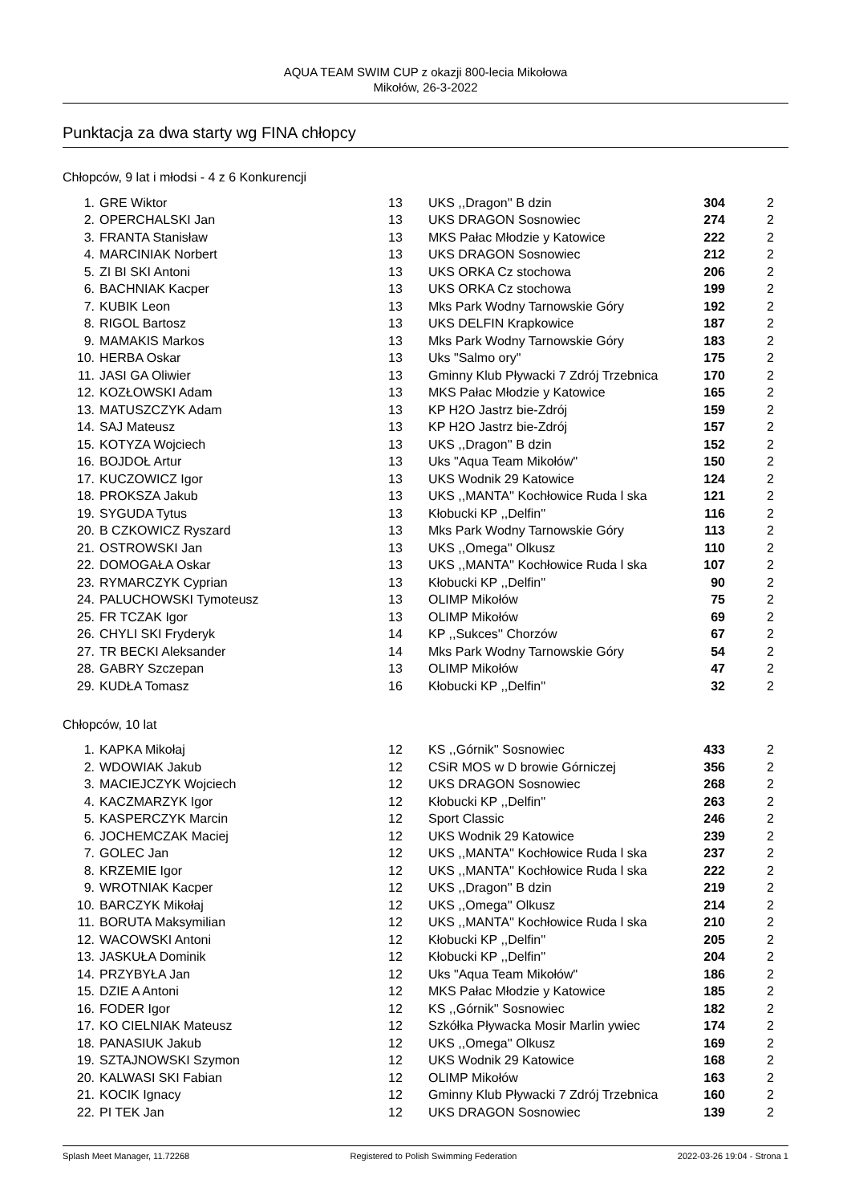AQUA TEAM SWIM CUP z okazji 800-lecia Mikołowa
Mikołów, 26-3-2022
Punktacja za dwa starty wg FINA chłopcy
Chłopców, 9 lat i młodsi - 4 z 6 Konkurencji
| 1. | GRE Wiktor | 13 | UKS ,,Dragon'' B dzin | 304 | 2 |
| 2. | OPERCHALSKI Jan | 13 | UKS DRAGON Sosnowiec | 274 | 2 |
| 3. | FRANTA Stanisław | 13 | MKS Pałac Młodzie y Katowice | 222 | 2 |
| 4. | MARCINIAK Norbert | 13 | UKS DRAGON Sosnowiec | 212 | 2 |
| 5. | ZI BI SKI Antoni | 13 | UKS ORKA Cz stochowa | 206 | 2 |
| 6. | BACHNIAK Kacper | 13 | UKS ORKA Cz stochowa | 199 | 2 |
| 7. | KUBIK Leon | 13 | Mks Park Wodny Tarnowskie Góry | 192 | 2 |
| 8. | RIGOL Bartosz | 13 | UKS DELFIN Krapkowice | 187 | 2 |
| 9. | MAMAKIS Markos | 13 | Mks Park Wodny Tarnowskie Góry | 183 | 2 |
| 10. | HERBA Oskar | 13 | Uks "Salmo ory" | 175 | 2 |
| 11. | JASI GA Oliwier | 13 | Gminny Klub Pływacki 7 Zdrój Trzebnica | 170 | 2 |
| 12. | KOZŁOWSKI Adam | 13 | MKS Pałac Młodzie y Katowice | 165 | 2 |
| 13. | MATUSZCZYK Adam | 13 | KP H2O Jastrz bie-Zdrój | 159 | 2 |
| 14. | SAJ Mateusz | 13 | KP H2O Jastrz bie-Zdrój | 157 | 2 |
| 15. | KOTYZA Wojciech | 13 | UKS ,,Dragon'' B dzin | 152 | 2 |
| 16. | BOJDOŁ Artur | 13 | Uks "Aqua Team Mikołów" | 150 | 2 |
| 17. | KUCZOWICZ Igor | 13 | UKS Wodnik 29 Katowice | 124 | 2 |
| 18. | PROKSZA Jakub | 13 | UKS ,,MANTA'' Kochłowice Ruda l ska | 121 | 2 |
| 19. | SYGUDA Tytus | 13 | Kłobucki KP ,,Delfin'' | 116 | 2 |
| 20. | B CZKOWICZ Ryszard | 13 | Mks Park Wodny Tarnowskie Góry | 113 | 2 |
| 21. | OSTROWSKI Jan | 13 | UKS ,,Omega'' Olkusz | 110 | 2 |
| 22. | DOMOGAŁA Oskar | 13 | UKS ,,MANTA'' Kochłowice Ruda l ska | 107 | 2 |
| 23. | RYMARCZYK Cyprian | 13 | Kłobucki KP ,,Delfin'' | 90 | 2 |
| 24. | PALUCHOWSKI Tymoteusz | 13 | OLIMP Mikołów | 75 | 2 |
| 25. | FR TCZAK Igor | 13 | OLIMP Mikołów | 69 | 2 |
| 26. | CHYLI SKI Fryderyk | 14 | KP ,,Sukces'' Chorzów | 67 | 2 |
| 27. | TR BECKI Aleksander | 14 | Mks Park Wodny Tarnowskie Góry | 54 | 2 |
| 28. | GABRY Szczepan | 13 | OLIMP Mikołów | 47 | 2 |
| 29. | KUDŁA Tomasz | 16 | Kłobucki KP ,,Delfin'' | 32 | 2 |
Chłopców, 10 lat
| 1. | KAPKA Mikołaj | 12 | KS ,,Górnik'' Sosnowiec | 433 | 2 |
| 2. | WDOWIAK Jakub | 12 | CSiR MOS w D browie Górniczej | 356 | 2 |
| 3. | MACIEJCZYK Wojciech | 12 | UKS DRAGON Sosnowiec | 268 | 2 |
| 4. | KACZMARZYK Igor | 12 | Kłobucki KP ,,Delfin'' | 263 | 2 |
| 5. | KASPERCZYK Marcin | 12 | Sport Classic | 246 | 2 |
| 6. | JOCHEMCZAK Maciej | 12 | UKS Wodnik 29 Katowice | 239 | 2 |
| 7. | GOLEC Jan | 12 | UKS ,,MANTA'' Kochłowice Ruda l ska | 237 | 2 |
| 8. | KRZEMIE Igor | 12 | UKS ,,MANTA'' Kochłowice Ruda l ska | 222 | 2 |
| 9. | WROTNIAK Kacper | 12 | UKS ,,Dragon'' B dzin | 219 | 2 |
| 10. | BARCZYK Mikołaj | 12 | UKS ,,Omega'' Olkusz | 214 | 2 |
| 11. | BORUTA Maksymilian | 12 | UKS ,,MANTA'' Kochłowice Ruda l ska | 210 | 2 |
| 12. | WACOWSKI Antoni | 12 | Kłobucki KP ,,Delfin'' | 205 | 2 |
| 13. | JASKUŁA Dominik | 12 | Kłobucki KP ,,Delfin'' | 204 | 2 |
| 14. | PRZYBYŁA Jan | 12 | Uks "Aqua Team Mikołów" | 186 | 2 |
| 15. | DZIE A Antoni | 12 | MKS Pałac Młodzie y Katowice | 185 | 2 |
| 16. | FODER Igor | 12 | KS ,,Górnik'' Sosnowiec | 182 | 2 |
| 17. | KO CIELNIAK Mateusz | 12 | Szkółka Pływacka Mosir Marlin ywiec | 174 | 2 |
| 18. | PANASIUK Jakub | 12 | UKS ,,Omega'' Olkusz | 169 | 2 |
| 19. | SZTAJNOWSKI Szymon | 12 | UKS Wodnik 29 Katowice | 168 | 2 |
| 20. | KALWASI SKI Fabian | 12 | OLIMP Mikołów | 163 | 2 |
| 21. | KOCIK Ignacy | 12 | Gminny Klub Pływacki 7 Zdrój Trzebnica | 160 | 2 |
| 22. | PI TEK Jan | 12 | UKS DRAGON Sosnowiec | 139 | 2 |
Splash Meet Manager, 11.72268 Registered to Polish Swimming Federation 2022-03-26 19:04 - Strona 1